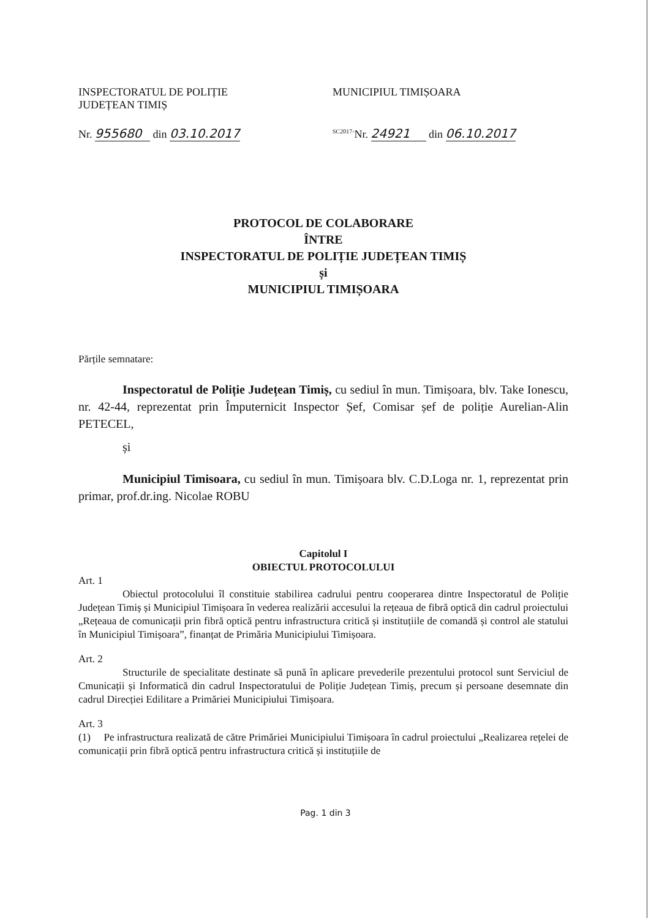INSPECTORATUL DE POLIȚIE
JUDEȚEAN TIMIȘ
MUNICIPIUL TIMIȘOARA
Nr. 955680 din 03.10.2017
<sup>SC2017-</sup>Nr. 24921 din 06.10.2017
PROTOCOL DE COLABORARE
ÎNTRE
INSPECTORATUL DE POLIȚIE JUDEȚEAN TIMIȘ
și
MUNICIPIUL TIMIȘOARA
Părțile semnatare:
Inspectoratul de Poliție Județean Timiș, cu sediul în mun. Timișoara, blv. Take Ionescu, nr. 42-44, reprezentat prin Împuternicit Inspector Șef, Comisar șef de poliție Aurelian-Alin PETECEL,
și
Municipiul Timisoara, cu sediul în mun. Timișoara blv. C.D.Loga nr. 1, reprezentat prin primar, prof.dr.ing. Nicolae ROBU
Capitolul I
OBIECTUL PROTOCOLULUI
Art. 1
Obiectul protocolului îl constituie stabilirea cadrului pentru cooperarea dintre Inspectoratul de Poliție Județean Timiș și Municipiul Timișoara în vederea realizării accesului la rețeaua de fibră optică din cadrul proiectului „Rețeaua de comunicații prin fibră optică pentru infrastructura critică și instituțiile de comandă și control ale statului în Municipiul Timișoara”, finanțat de Primăria Municipiului Timișoara.
Art. 2
Structurile de specialitate destinate să pună în aplicare prevederile prezentului protocol sunt Serviciul de Cmunicații și Informatică din cadrul Inspectoratului de Poliție Județean Timiș, precum și persoane desemnate din cadrul Direcției Edilitare a Primăriei Municipiului Timișoara.
Art. 3
(1) Pe infrastructura realizată de către Primăriei Municipiului Timișoara în cadrul proiectului „Realizarea rețelei de comunicații prin fibră optică pentru infrastructura critică și instituțiile de
Pag. 1 din 3